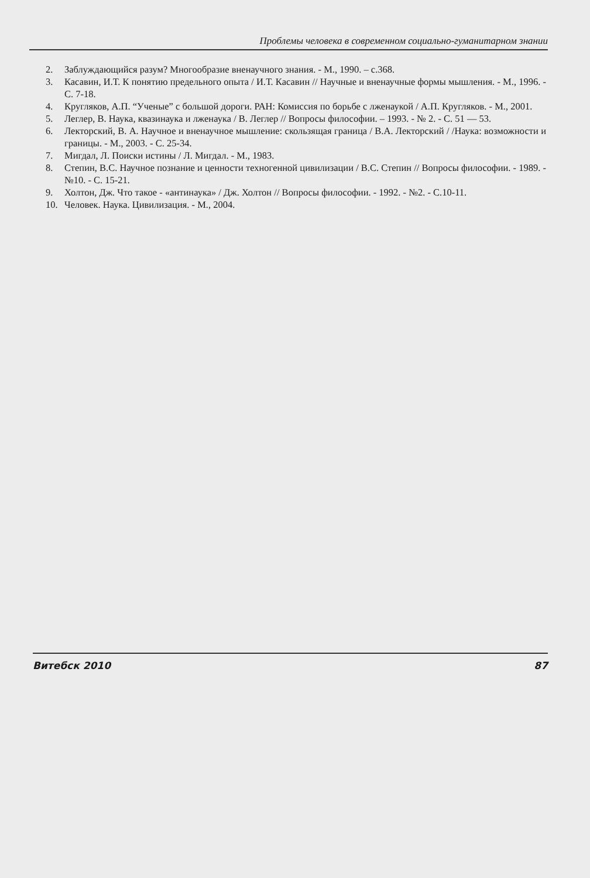Проблемы человека в современном социально-гуманитарном знании
2. Заблуждающийся разум? Многообразие вненаучного знания. - М., 1990. – с.368.
3. Касавин, И.Т. К понятию предельного опыта / И.Т. Касавин // Научные и вненаучные формы мышления. - М., 1996. - С. 7-18.
4. Кругляков, А.П. “Ученые” с большой дороги. РАН: Комиссия по борьбе с лженаукой / А.П. Кругляков. - М., 2001.
5. Леглер, В. Наука, квазинаука и лженаука / В. Леглер // Вопросы философии. – 1993. - № 2. - С. 51 — 53.
6. Лекторский, В. А. Научное и вненаучное мышление: скользящая граница / В.А. Лекторский / /Наука: возможности и границы. - М., 2003. - С. 25-34.
7. Мигдал, Л. Поиски истины / Л. Мигдал. - М., 1983.
8. Степин, В.С. Научное познание и ценности техногенной цивилизации / В.С. Степин // Вопросы философии. - 1989. - №10. - С. 15-21.
9. Холтон, Дж. Что такое - «антинаука» / Дж. Холтон // Вопросы философии. - 1992. - №2. - С.10-11.
10. Человек. Наука. Цивилизация. - М., 2004.
Витебск 2010 87